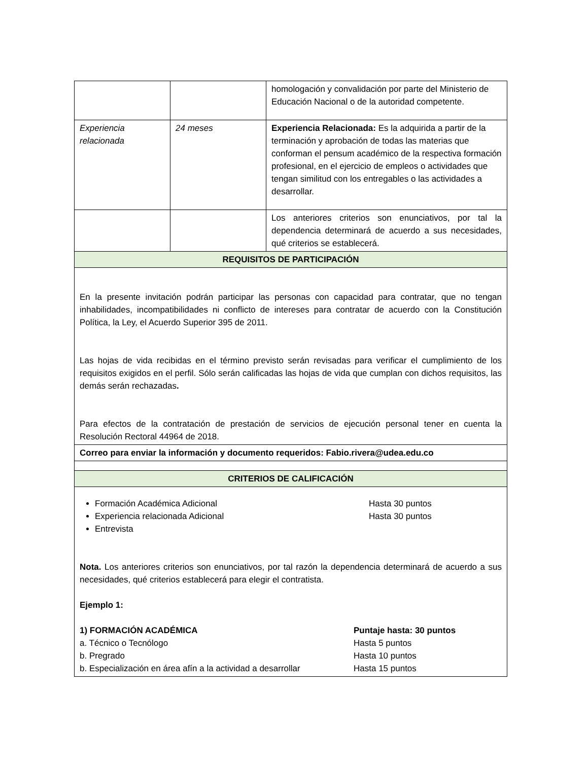| | | homologación y convalidación por parte del Ministerio de Educación Nacional o de la autoridad competente. |
| Experiencia relacionada | 24 meses | Experiencia Relacionada: Es la adquirida a partir de la terminación y aprobación de todas las materias que conforman el pensum académico de la respectiva formación profesional, en el ejercicio de empleos o actividades que tengan similitud con los entregables o las actividades a desarrollar. |
| | | Los anteriores criterios son enunciativos, por tal la dependencia determinará de acuerdo a sus necesidades, qué criterios se establecerá. |
| REQUISITOS DE PARTICIPACIÓN | | |
| En la presente invitación podrán participar las personas con capacidad para contratar, que no tengan inhabilidades, incompatibilidades ni conflicto de intereses para contratar de acuerdo con la Constitución Política, la Ley, el Acuerdo Superior 395 de 2011. Las hojas de vida recibidas en el término previsto serán revisadas para verificar el cumplimiento de los requisitos exigidos en el perfil. Sólo serán calificadas las hojas de vida que cumplan con dichos requisitos, las demás serán rechazadas . Para efectos de la contratación de prestación de servicios de ejecución personal tener en cuenta la Resolución Rectoral 44964 de 2018. | | |
| Correo para enviar la información y documento requeridos: Fabio.rivera@udea.edu.co | | |
| CRITERIOS DE CALIFICACIÓN | | |
| Formación Académica Adicional Hasta 30 puntos Experiencia relacionada Adicional Hasta 30 puntos Entrevista Nota. Los anteriores criterios son enunciativos, por tal razón la dependencia determinará de acuerdo a sus necesidades, qué criterios establecerá para elegir el contratista. Ejemplo 1: 1) FORMACIÓN ACADÉMICA Puntaje hasta: 30 puntos a. Técnico o Tecnólogo Hasta 5 puntos b. Pregrado Hasta 10 puntos b. Especialización en área afín a la actividad a desarrollar Hasta 15 puntos | | |